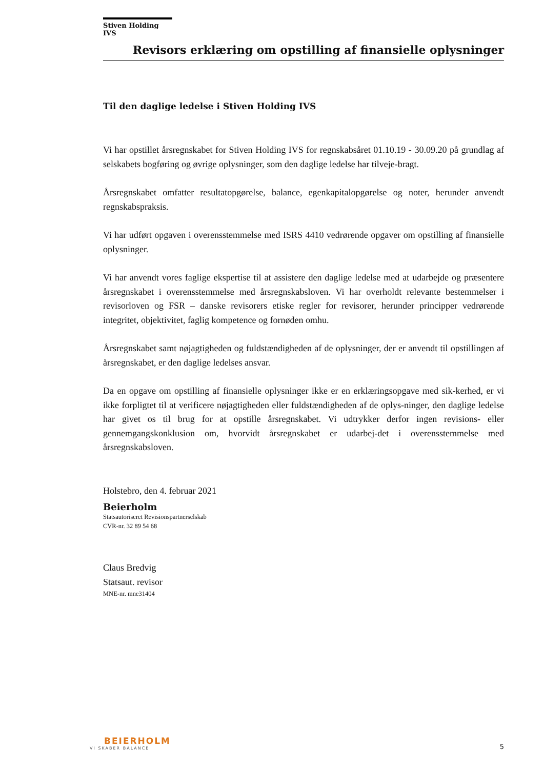Stiven Holding IVS
Revisors erklæring om opstilling af finansielle oplysninger
Til den daglige ledelse i Stiven Holding IVS
Vi har opstillet årsregnskabet for Stiven Holding IVS for regnskabsåret 01.10.19 - 30.09.20 på grundlag af selskabets bogføring og øvrige oplysninger, som den daglige ledelse har tilveje-bragt.
Årsregnskabet omfatter resultatopgørelse, balance, egenkapitalopgørelse og noter, herunder anvendt regnskabspraksis.
Vi har udført opgaven i overensstemmelse med ISRS 4410 vedrørende opgaver om opstilling af finansielle oplysninger.
Vi har anvendt vores faglige ekspertise til at assistere den daglige ledelse med at udarbejde og præsentere årsregnskabet i overensstemmelse med årsregnskabsloven. Vi har overholdt relevante bestemmelser i revisorloven og FSR – danske revisorers etiske regler for revisorer, herunder principper vedrørende integritet, objektivitet, faglig kompetence og fornøden omhu.
Årsregnskabet samt nøjagtigheden og fuldstændigheden af de oplysninger, der er anvendt til opstillingen af årsregnskabet, er den daglige ledelses ansvar.
Da en opgave om opstilling af finansielle oplysninger ikke er en erklæringsopgave med sik-kerhed, er vi ikke forpligtet til at verificere nøjagtigheden eller fuldstændigheden af de oplys-ninger, den daglige ledelse har givet os til brug for at opstille årsregnskabet. Vi udtrykker derfor ingen revisions- eller gennemgangskonklusion om, hvorvidt årsregnskabet er udarbej-det i overensstemmelse med årsregnskabsloven.
Holstebro, den 4. februar 2021
Beierholm
Statsautoriseret Revisionspartnerselskab
CVR-nr. 32 89 54 68
Claus Bredvig
Statsaut. revisor
MNE-nr. mne31404
BEIERHOLM
VI SKABER BALANCE
5